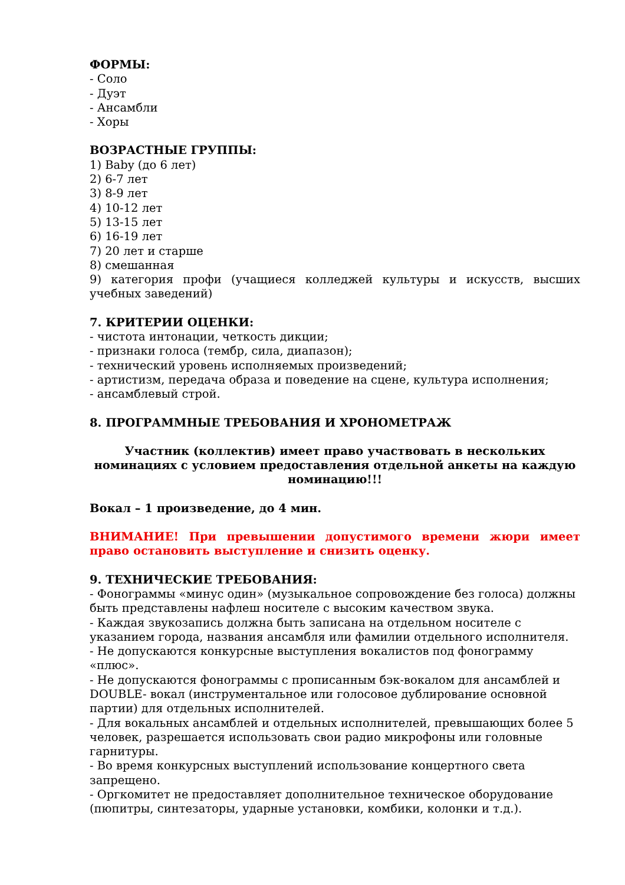ФОРМЫ:
- Соло
- Дуэт
- Ансамбли
- Хоры
ВОЗРАСТНЫЕ ГРУППЫ:
1) Baby (до 6 лет)
2) 6-7 лет
3) 8-9 лет
4) 10-12 лет
5) 13-15 лет
6) 16-19 лет
7) 20 лет и старше
8) смешанная
9) категория профи (учащиеся колледжей культуры и искусств, высших учебных заведений)
7. КРИТЕРИИ ОЦЕНКИ:
- чистота интонации, четкость дикции;
- признаки голоса (тембр, сила, диапазон);
- технический уровень исполняемых произведений;
- артистизм, передача образа и поведение на сцене, культура исполнения;
- ансамблевый строй.
8. ПРОГРАММНЫЕ ТРЕБОВАНИЯ И ХРОНОМЕТРАЖ
Участник (коллектив) имеет право участвовать в нескольких номинациях с условием предоставления отдельной анкеты на каждую номинацию!!!
Вокал – 1 произведение, до 4 мин.
ВНИМАНИЕ! При превышении допустимого времени жюри имеет право остановить выступление и снизить оценку.
9. ТЕХНИЧЕСКИЕ ТРЕБОВАНИЯ:
- Фонограммы «минус один» (музыкальное сопровождение без голоса) должны быть представлены нафлеш носителе с высоким качеством звука.
- Каждая звукозапись должна быть записана на отдельном носителе с указанием города, названия ансамбля или фамилии отдельного исполнителя.
- Не допускаются конкурсные выступления вокалистов под фонограмму «плюс».
- Не допускаются фонограммы с прописанным бэк-вокалом для ансамблей и DOUBLE- вокал (инструментальное или голосовое дублирование основной партии) для отдельных исполнителей.
- Для вокальных ансамблей и отдельных исполнителей, превышающих более 5 человек, разрешается использовать свои радио микрофоны или головные гарнитуры.
- Во время конкурсных выступлений использование концертного света запрещено.
- Оргкомитет не предоставляет дополнительное техническое оборудование (пюпитры, синтезаторы, ударные установки, комбики, колонки и т.д.).